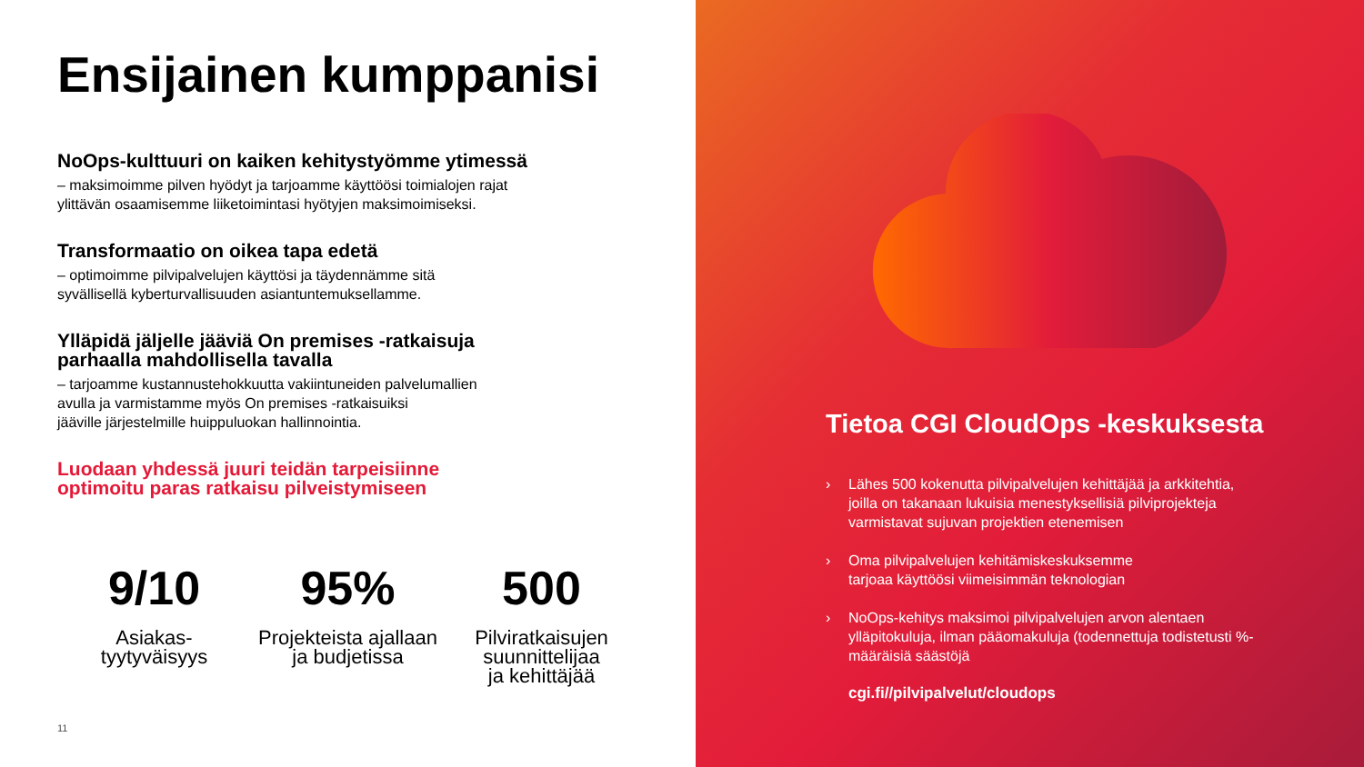Ensijainen kumppanisi
NoOps-kulttuuri on kaiken kehitystyömme ytimessä
– maksimoimme pilven hyödyt ja tarjoamme käyttöösi toimialojen rajat
ylittävän osaamisemme liiketoimintasi hyötyjen maksimoimiseksi.
Transformaatio on oikea tapa edetä
– optimoimme pilvipalvelujen käyttösi ja täydennämme sitä
syvällisellä kyberturvallisuuden asiantuntemuksellamme.
Ylläpidä jäljelle jääviä On premises -ratkaisuja
parhaalla mahdollisella tavalla
– tarjoamme kustannustehokkuutta vakiintuneiden palvelumallien
avulla ja varmistamme myös On premises -ratkaisuiksi
jääville järjestelmille huippuluokan hallinnointia.
Luodaan yhdessä juuri teidän tarpeisiinne
optimoitu paras ratkaisu pilveistymiseen
9/10
Asiakas-
tyytyväisyys
95%
Projekteista ajallaan
ja budjetissa
500
Pilviratkaisujen
suunnittelijaa
ja kehittäjää
11
Tietoa CGI CloudOps -keskuksesta
› Lähes 500 kokenutta pilvipalvelujen kehittäjää ja arkkitehtia, joilla on takanaan lukuisia menestyksellisiä pilviprojekteja varmistavat sujuvan projektien etenemisen
› Oma pilvipalvelujen kehitämiskeskuksemme
tarjoaa käyttöösi viimeisimmän teknologian
› NoOps-kehitys maksimoi pilvipalvelujen arvon alentaen ylläpitokuluja, ilman pääomakuluja (todennettuja todistetusti %-määräisiä säästöjä
cgi.fi//pilvipalvelut/cloudops